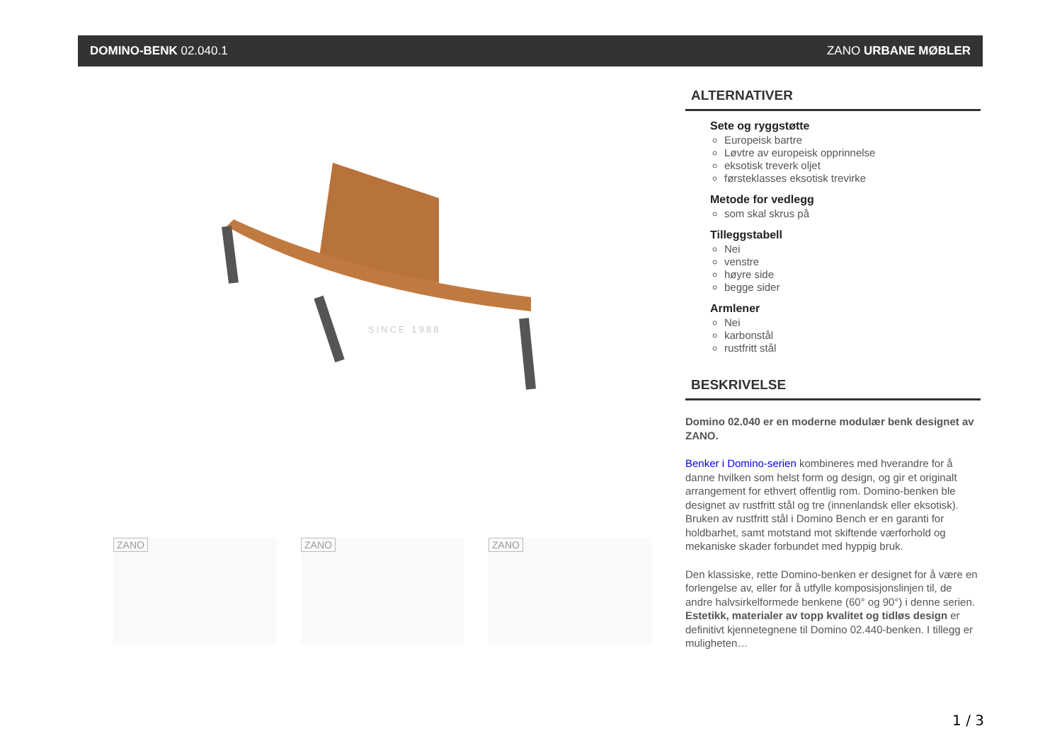DOMINO-BENK 02.040.1 ZANO URBANE MØBLER
SINCE 1988
ZANO
ZANO
ZANO
ALTERNATIVER
Sete og ryggstøtte
Europeisk bartre
Løvtre av europeisk opprinnelse
eksotisk treverk oljet
førsteklasses eksotisk trevirke
Metode for vedlegg
som skal skrus på
Tilleggstabell
Nei
venstre
høyre side
begge sider
Armlener
Nei
karbonstål
rustfritt stål
BESKRIVELSE
Domino 02.040 er en moderne modulær benk designet av ZANO.
Benker i Domino-serien kombineres med hverandre for å danne hvilken som helst form og design, og gir et originalt arrangement for ethvert offentlig rom. Domino-benken ble designet av rustfritt stål og tre (innenlandsk eller eksotisk). Bruken av rustfritt stål i Domino Bench er en garanti for holdbarhet, samt motstand mot skiftende værforhold og mekaniske skader forbundet med hyppig bruk.
Den klassiske, rette Domino-benken er designet for å være en forlengelse av, eller for å utfylle komposisjonslinjen til, de andre halvsirkelformede benkene (60° og 90°) i denne serien. Estetikk, materialer av topp kvalitet og tidløs design er definitivt kjennetegnene til Domino 02.440-benken. I tillegg er muligheten…
1 / 3